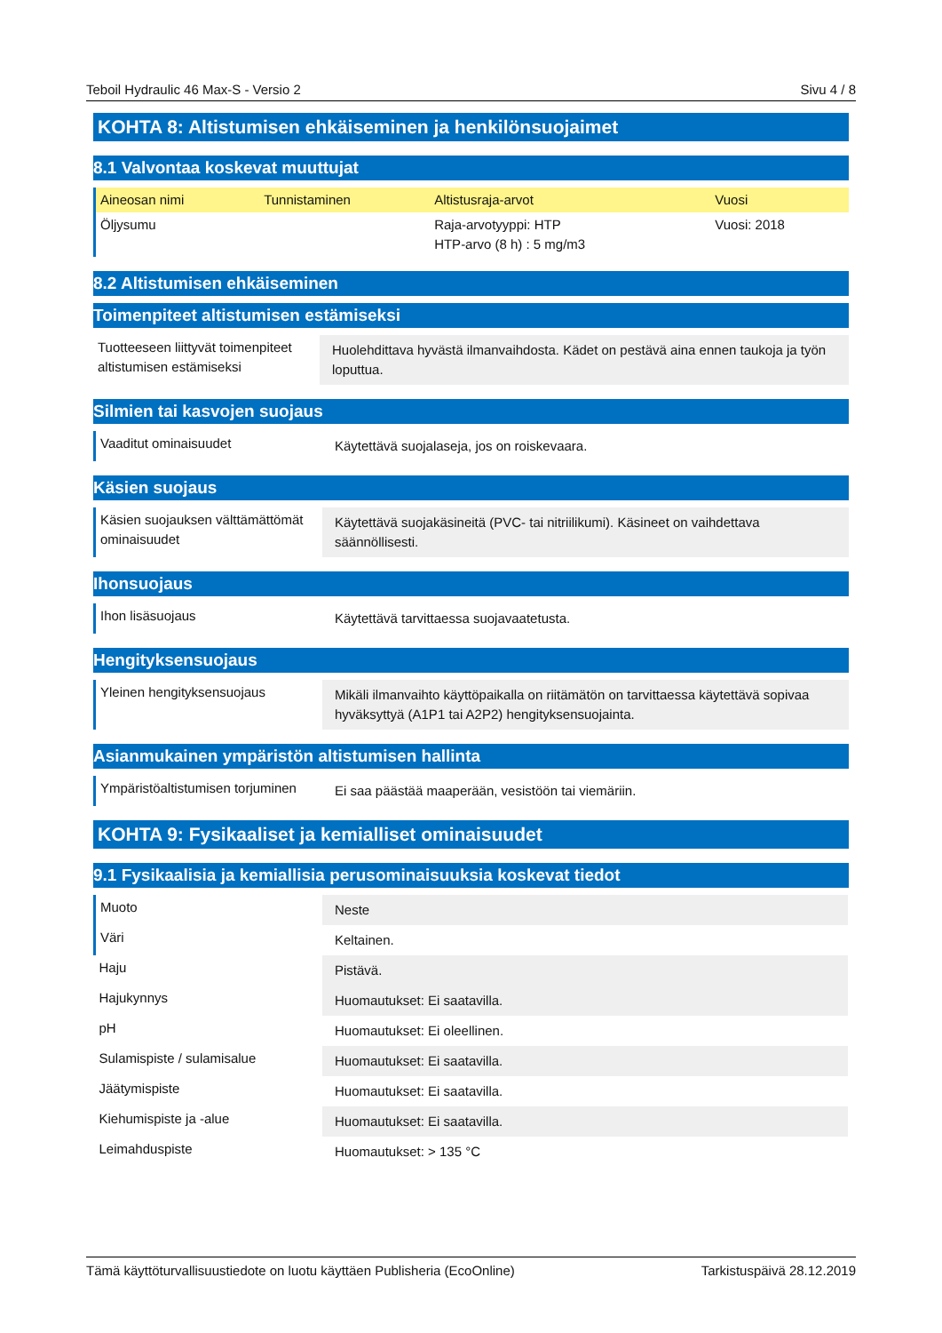Teboil Hydraulic 46 Max-S - Versio 2 Sivu 4 / 8
KOHTA 8: Altistumisen ehkäiseminen ja henkilönsuojaimet
8.1 Valvontaa koskevat muuttujat
| Aineosan nimi | Tunnistaminen | Altistusraja-arvot | Vuosi |
| --- | --- | --- | --- |
| Öljysumu | | Raja-arvotyyppi: HTP HTP-arvo (8 h) : 5 mg/m3 | Vuosi: 2018 |
8.2 Altistumisen ehkäiseminen
Toimenpiteet altistumisen estämiseksi
| Tuotteeseen liittyvät toimenpiteet altistumisen estämiseksi | Huolehdittava hyvästä ilmanvaihdosta. Kädet on pestävä aina ennen taukoja ja työn loputtua. |
Silmien tai kasvojen suojaus
| Vaaditut ominaisuudet | Käytettävä suojalaseja, jos on roiskevaara. |
Käsien suojaus
| Käsien suojauksen välttämättömät ominaisuudet | Käytettävä suojakäsineitä (PVC- tai nitriilikumi). Käsineet on vaihdettava säännöllisesti. |
Ihonsuojaus
| Ihon lisäsuojaus | Käytettävä tarvittaessa suojavaatetusta. |
Hengityksensuojaus
| Yleinen hengityksensuojaus | Mikäli ilmanvaihto käyttöpaikalla on riitämätön on tarvittaessa käytettävä sopivaa hyväksyttyä (A1P1 tai A2P2) hengityksensuojainta. |
Asianmukainen ympäristön altistumisen hallinta
| Ympäristöaltistumisen torjuminen | Ei saa päästää maaperään, vesistöön tai viemäriin. |
KOHTA 9: Fysikaaliset ja kemialliset ominaisuudet
9.1 Fysikaalisia ja kemiallisia perusominaisuuksia koskevat tiedot
| Muoto | Neste |
| Väri | Keltainen. |
| Haju | Pistävä. |
| Hajukynnys | Huomautukset: Ei saatavilla. |
| pH | Huomautukset: Ei oleellinen. |
| Sulamispiste / sulamisalue | Huomautukset: Ei saatavilla. |
| Jäätymispiste | Huomautukset: Ei saatavilla. |
| Kiehumispiste ja -alue | Huomautukset: Ei saatavilla. |
| Leimahduspiste | Huomautukset: > 135 °C |
Tämä käyttöturvallisuustiedote on luotu käyttäen Publisheria (EcoOnline) Tarkistuspäivä 28.12.2019